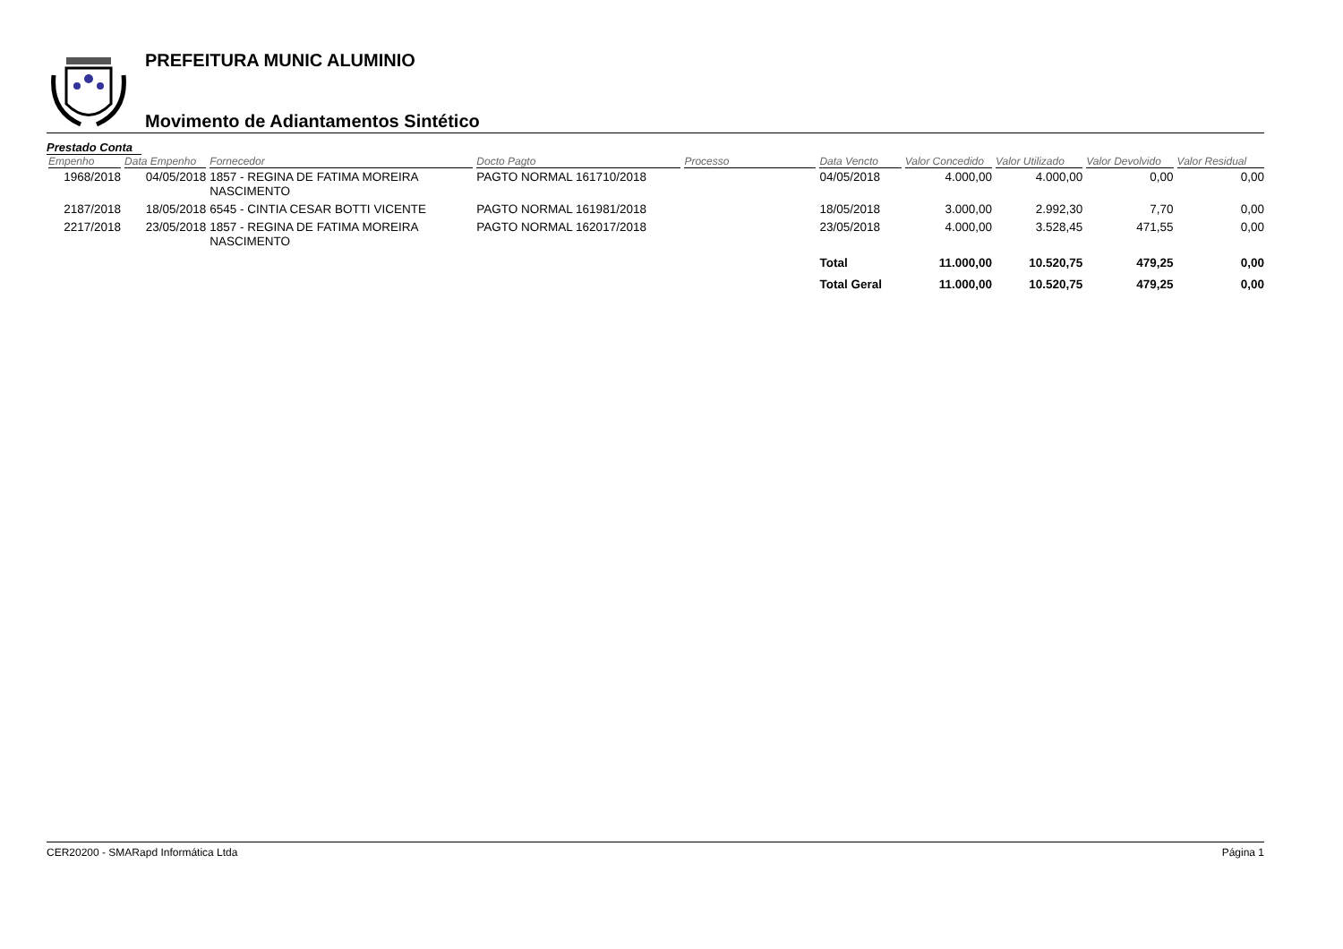PREFEITURA MUNIC ALUMINIO
Movimento de Adiantamentos Sintético
Prestado Conta
| Empenho | Data Empenho | Fornecedor | Docto Pagto | Processo | Data Vencto | Valor Concedido | Valor Utilizado | Valor Devolvido | Valor Residual |
| --- | --- | --- | --- | --- | --- | --- | --- | --- | --- |
| 1968/2018 | 04/05/2018 | 1857 - REGINA DE FATIMA MOREIRA NASCIMENTO | PAGTO NORMAL 161710/2018 | | 04/05/2018 | 4.000,00 | 4.000,00 | 0,00 | 0,00 |
| 2187/2018 | 18/05/2018 | 6545 - CINTIA CESAR BOTTI VICENTE | PAGTO NORMAL 161981/2018 | | 18/05/2018 | 3.000,00 | 2.992,30 | 7,70 | 0,00 |
| 2217/2018 | 23/05/2018 | 1857 - REGINA DE FATIMA MOREIRA NASCIMENTO | PAGTO NORMAL 162017/2018 | | 23/05/2018 | 4.000,00 | 3.528,45 | 471,55 | 0,00 |
| | | | | | Total | 11.000,00 | 10.520,75 | 479,25 | 0,00 |
| | | | | | Total Geral | 11.000,00 | 10.520,75 | 479,25 | 0,00 |
CER20200 - SMARapd Informática Ltda Página 1